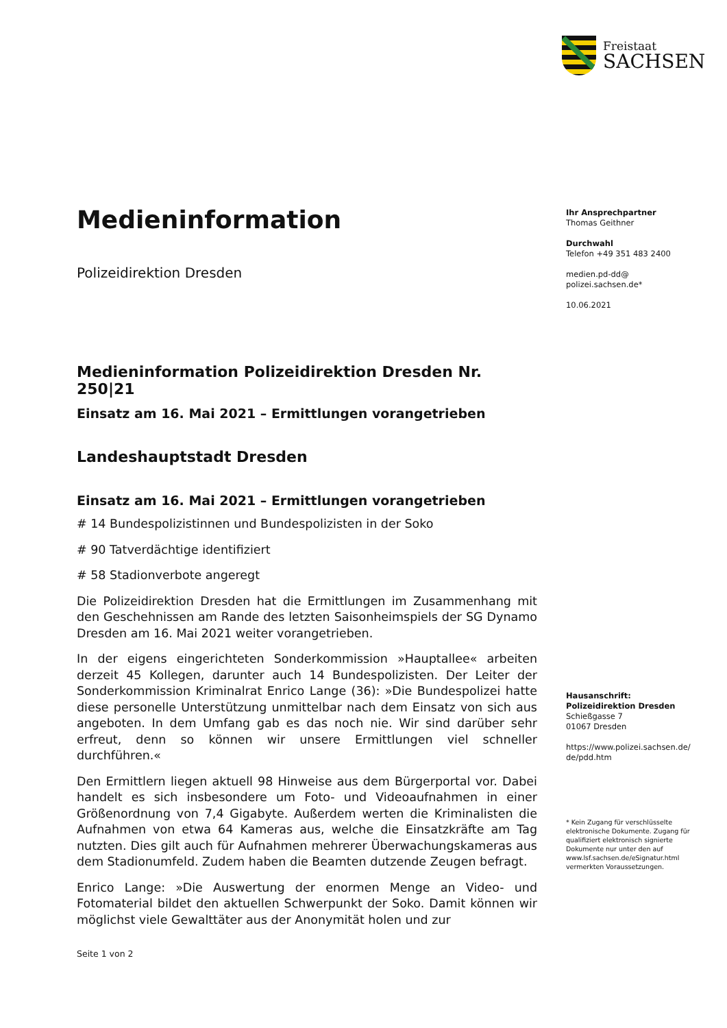Freistaat
SACHSEN
Medieninformation
Polizeidirektion Dresden
Medieninformation Polizeidirektion Dresden Nr. 250|21
Einsatz am 16. Mai 2021 – Ermittlungen vorangetrieben
Landeshauptstadt Dresden
Einsatz am 16. Mai 2021 – Ermittlungen vorangetrieben
# 14 Bundespolizistinnen und Bundespolizisten in der Soko
# 90 Tatverdächtige identifiziert
# 58 Stadionverbote angeregt
Die Polizeidirektion Dresden hat die Ermittlungen im Zusammenhang mit den Geschehnissen am Rande des letzten Saisonheimspiels der SG Dynamo Dresden am 16. Mai 2021 weiter vorangetrieben.
In der eigens eingerichteten Sonderkommission »Hauptallee« arbeiten derzeit 45 Kollegen, darunter auch 14 Bundespolizisten. Der Leiter der Sonderkommission Kriminalrat Enrico Lange (36): »Die Bundespolizei hatte diese personelle Unterstützung unmittelbar nach dem Einsatz von sich aus angeboten. In dem Umfang gab es das noch nie. Wir sind darüber sehr erfreut, denn so können wir unsere Ermittlungen viel schneller durchführen.«
Den Ermittlern liegen aktuell 98 Hinweise aus dem Bürgerportal vor. Dabei handelt es sich insbesondere um Foto- und Videoaufnahmen in einer Größenordnung von 7,4 Gigabyte. Außerdem werten die Kriminalisten die Aufnahmen von etwa 64 Kameras aus, welche die Einsatzkräfte am Tag nutzten. Dies gilt auch für Aufnahmen mehrerer Überwachungskameras aus dem Stadionumfeld. Zudem haben die Beamten dutzende Zeugen befragt.
Enrico Lange: »Die Auswertung der enormen Menge an Video- und Fotomaterial bildet den aktuellen Schwerpunkt der Soko. Damit können wir möglichst viele Gewalttäter aus der Anonymität holen und zur
Ihr Ansprechpartner
Thomas Geithner
Durchwahl
Telefon +49 351 483 2400
medien.pd-dd@
polizei.sachsen.de*
10.06.2021
Hausanschrift:
Polizeidirektion Dresden
Schießgasse 7
01067 Dresden
https://www.polizei.sachsen.de/
de/pdd.htm
* Kein Zugang für verschlüsselte elektronische Dokumente. Zugang für qualifiziert elektronisch signierte Dokumente nur unter den auf www.lsf.sachsen.de/eSignatur.html vermerkten Voraussetzungen.
Seite 1 von 2